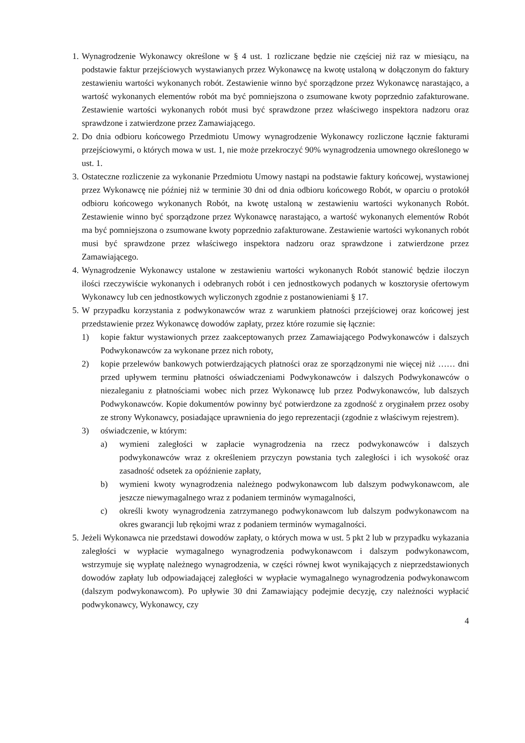1. Wynagrodzenie Wykonawcy określone w § 4 ust. 1 rozliczane będzie nie częściej niż raz w miesiącu, na podstawie faktur przejściowych wystawianych przez Wykonawcę na kwotę ustaloną w dołączonym do faktury zestawieniu wartości wykonanych robót. Zestawienie winno być sporządzone przez Wykonawcę narastająco, a wartość wykonanych elementów robót ma być pomniejszona o zsumowane kwoty poprzednio zafakturowane. Zestawienie wartości wykonanych robót musi być sprawdzone przez właściwego inspektora nadzoru oraz sprawdzone i zatwierdzone przez Zamawiającego.
2. Do dnia odbioru końcowego Przedmiotu Umowy wynagrodzenie Wykonawcy rozliczone łącznie fakturami przejściowymi, o których mowa w ust. 1, nie może przekroczyć 90% wynagrodzenia umownego określonego w ust. 1.
3. Ostateczne rozliczenie za wykonanie Przedmiotu Umowy nastąpi na podstawie faktury końcowej, wystawionej przez Wykonawcę nie później niż w terminie 30 dni od dnia odbioru końcowego Robót, w oparciu o protokół odbioru końcowego wykonanych Robót, na kwotę ustaloną w zestawieniu wartości wykonanych Robót. Zestawienie winno być sporządzone przez Wykonawcę narastająco, a wartość wykonanych elementów Robót ma być pomniejszona o zsumowane kwoty poprzednio zafakturowane. Zestawienie wartości wykonanych robót musi być sprawdzone przez właściwego inspektora nadzoru oraz sprawdzone i zatwierdzone przez Zamawiającego.
4. Wynagrodzenie Wykonawcy ustalone w zestawieniu wartości wykonanych Robót stanowić będzie iloczyn ilości rzeczywiście wykonanych i odebranych robót i cen jednostkowych podanych w kosztorysie ofertowym Wykonawcy lub cen jednostkowych wyliczonych zgodnie z postanowieniami § 17.
5. W przypadku korzystania z podwykonawców wraz z warunkiem płatności przejściowej oraz końcowej jest przedstawienie przez Wykonawcę dowodów zapłaty, przez które rozumie się łącznie:
1) kopie faktur wystawionych przez zaakceptowanych przez Zamawiającego Podwykonawców i dalszych Podwykonawców za wykonane przez nich roboty,
2) kopie przelewów bankowych potwierdzających płatności oraz ze sporządzonymi nie więcej niż …… dni przed upływem terminu płatności oświadczeniami Podwykonawców i dalszych Podwykonawców o niezaleganiu z płatnościami wobec nich przez Wykonawcę lub przez Podwykonawców, lub dalszych Podwykonawców. Kopie dokumentów powinny być potwierdzone za zgodność z oryginałem przez osoby ze strony Wykonawcy, posiadające uprawnienia do jego reprezentacji (zgodnie z właściwym rejestrem).
3) oświadczenie, w którym:
a) wymieni zaległości w zapłacie wynagrodzenia na rzecz podwykonawców i dalszych podwykonawców wraz z określeniem przyczyn powstania tych zaległości i ich wysokość oraz zasadność odsetek za opóźnienie zapłaty,
b) wymieni kwoty wynagrodzenia należnego podwykonawcom lub dalszym podwykonawcom, ale jeszcze niewymagalnego wraz z podaniem terminów wymagalności,
c) określi kwoty wynagrodzenia zatrzymanego podwykonawcom lub dalszym podwykonawcom na okres gwarancji lub rękojmi wraz z podaniem terminów wymagalności.
5. Jeżeli Wykonawca nie przedstawi dowodów zapłaty, o których mowa w ust. 5 pkt 2 lub w przypadku wykazania zaległości w wypłacie wymagalnego wynagrodzenia podwykonawcom i dalszym podwykonawcom, wstrzymuje się wypłatę należnego wynagrodzenia, w części równej kwot wynikających z nieprzedstawionych dowodów zapłaty lub odpowiadającej zaległości w wypłacie wymagalnego wynagrodzenia podwykonawcom (dalszym podwykonawcom). Po upływie 30 dni Zamawiający podejmie decyzję, czy należności wypłacić podwykonawcy, Wykonawcy, czy
4